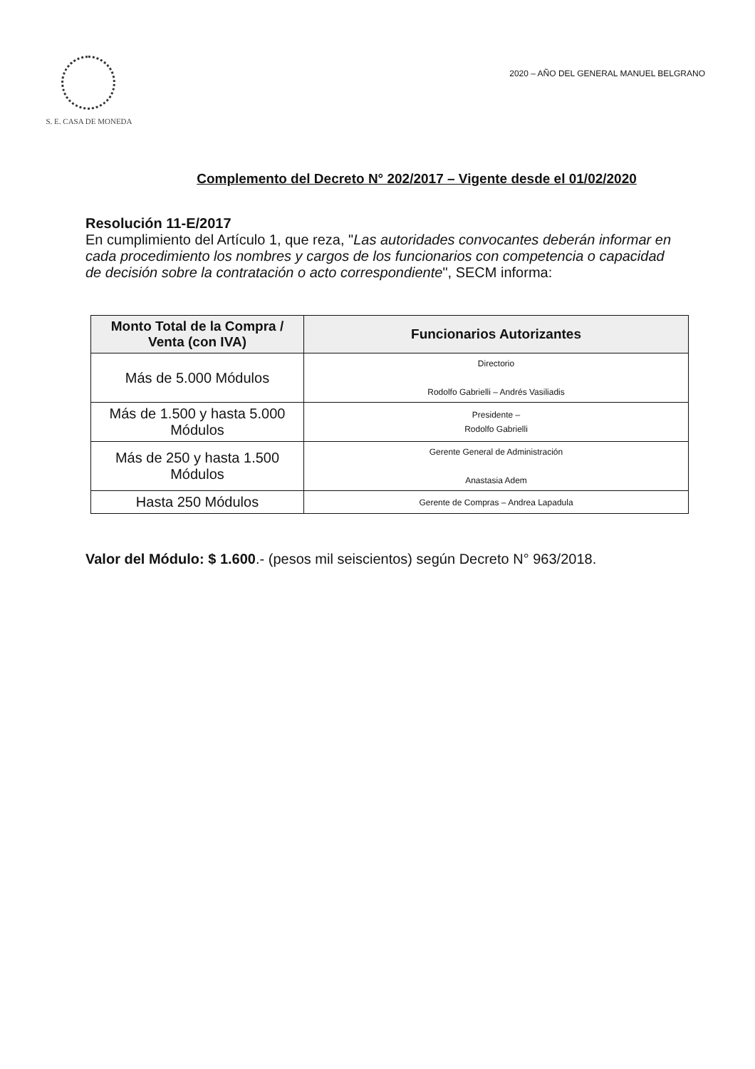S. E. CASA DE MONEDA
2020 – AÑO DEL GENERAL MANUEL BELGRANO
Complemento del Decreto N° 202/2017 – Vigente desde el 01/02/2020
Resolución 11-E/2017
En cumplimiento del Artículo 1, que reza, "Las autoridades convocantes deberán informar en cada procedimiento los nombres y cargos de los funcionarios con competencia o capacidad de decisión sobre la contratación o acto correspondiente", SECM informa:
| Monto Total de la Compra / Venta (con IVA) | Funcionarios Autorizantes |
| --- | --- |
| Más de 5.000 Módulos | Directorio Rodolfo Gabrielli – Andrés Vasiliadis |
| Más de 1.500 y hasta 5.000 Módulos | Presidente – Rodolfo Gabrielli |
| Más de 250 y hasta 1.500 Módulos | Gerente General de Administración Anastasia Adem |
| Hasta 250 Módulos | Gerente de Compras – Andrea Lapadula |
Valor del Módulo: $ 1.600.- (pesos mil seiscientos) según Decreto N° 963/2018.